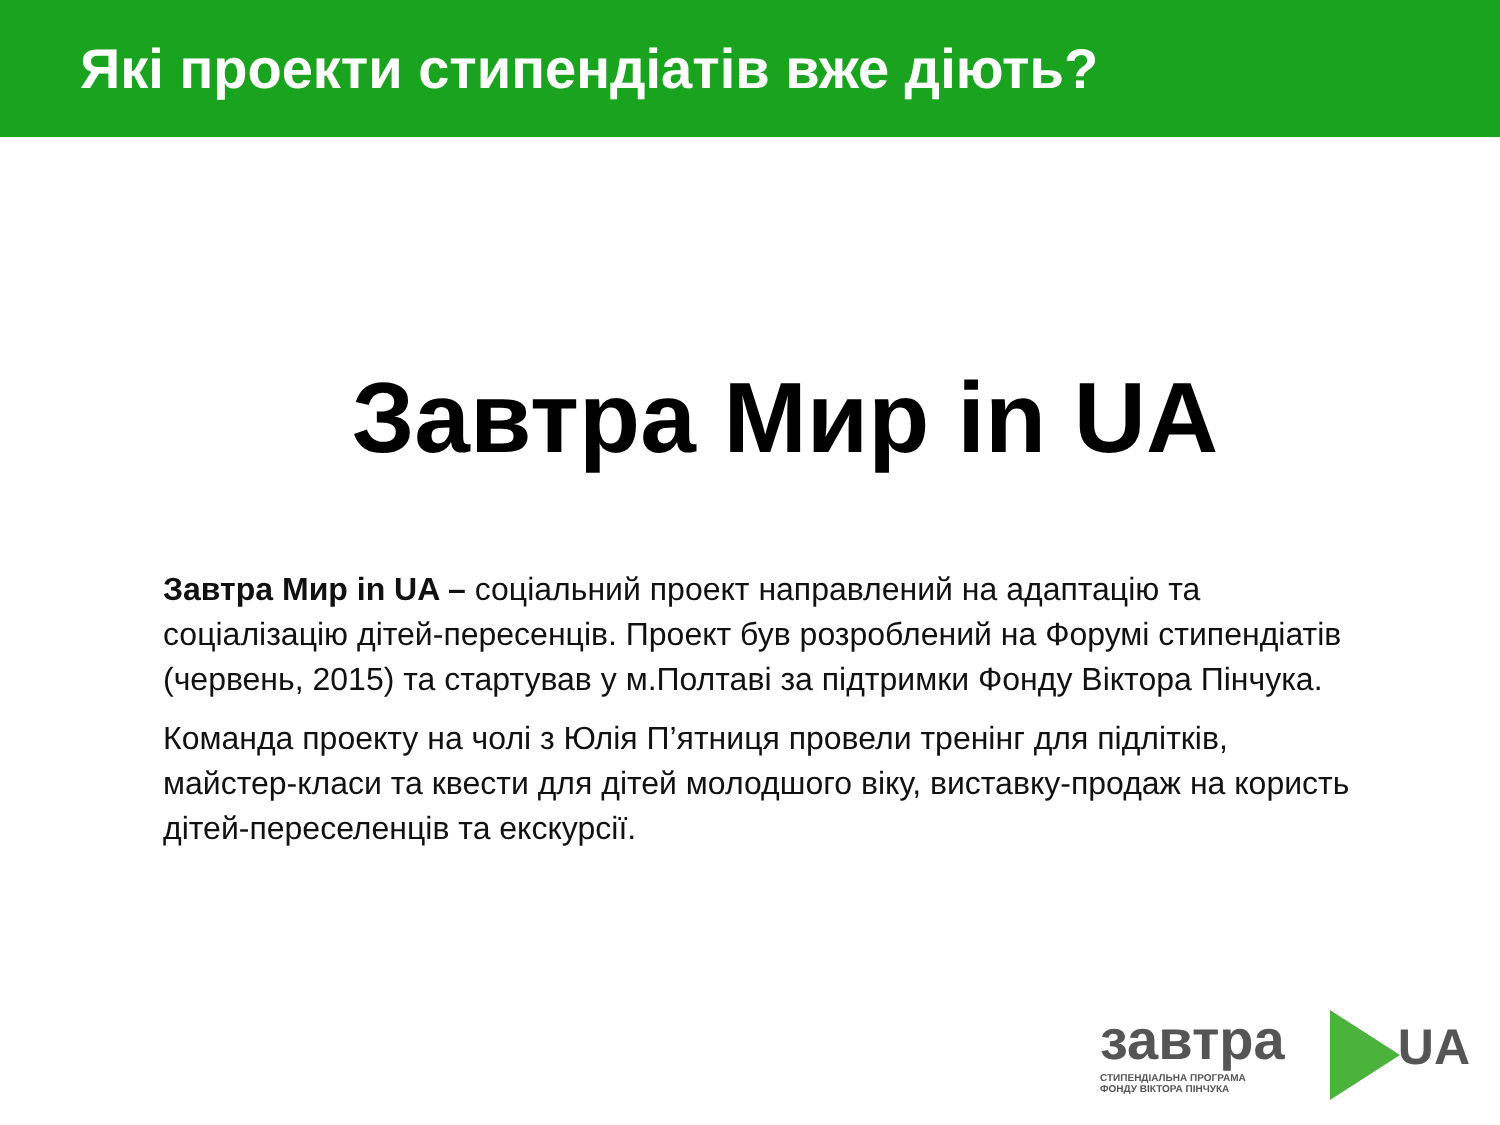Які проекти стипендіатів вже діють?
Завтра Мир in UA
Завтра Мир in UA – соціальний проект направлений на адаптацію та соціалізацію дітей-пересенців. Проект був розроблений на Форумі стипендіатів (червень, 2015) та стартував у м.Полтаві за підтримки Фонду Віктора Пінчука.
Команда проекту на чолі з Юлія П’ятниця провели тренінг для підлітків, майстер-класи та квести для дітей молодшого віку, виставку-продаж на користь дітей-переселенців та екскурсії.
завтра UA
СТИПЕНДІАЛЬНА ПРОГРАМА
ФОНДУ ВІКТОРА ПІНЧУКА